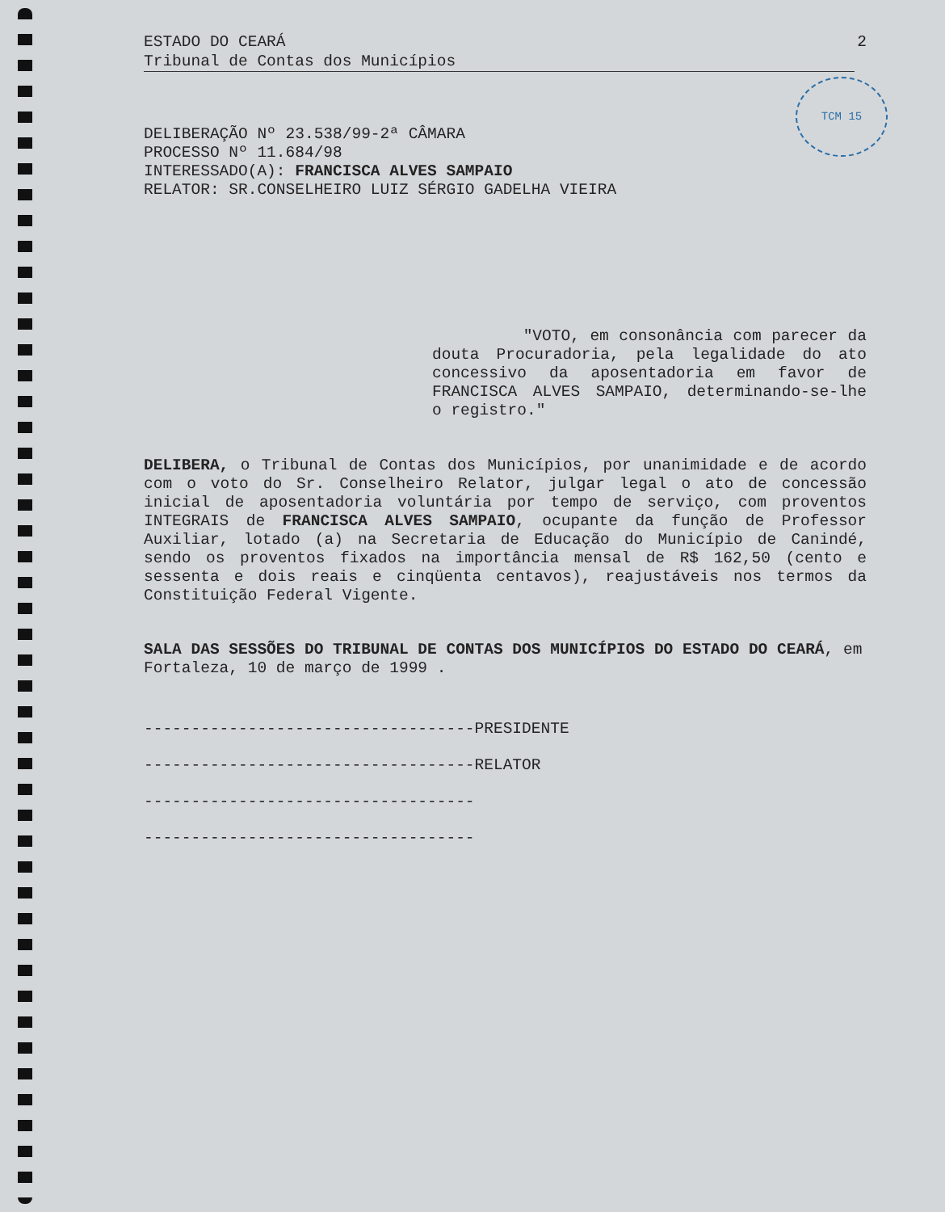TCM 15
ESTADO DO CEARÁ 2
Tribunal de Contas dos Municípios
DELIBERAÇÃO Nº 23.538/99-2ª CÂMARA
PROCESSO Nº 11.684/98
INTERESSADO(A): FRANCISCA ALVES SAMPAIO
RELATOR: SR.CONSELHEIRO LUIZ SÉRGIO GADELHA VIEIRA
"VOTO, em consonância com parecer da douta Procuradoria, pela legalidade do ato concessivo da aposentadoria em favor de FRANCISCA ALVES SAMPAIO, determinando-se-lhe o registro."
DELIBERA, o Tribunal de Contas dos Municípios, por unanimidade e de acordo com o voto do Sr. Conselheiro Relator, julgar legal o ato de concessão inicial de aposentadoria voluntária por tempo de serviço, com proventos INTEGRAIS de FRANCISCA ALVES SAMPAIO, ocupante da função de Professor Auxiliar, lotado (a) na Secretaria de Educação do Município de Canindé, sendo os proventos fixados na importância mensal de R$ 162,50 (cento e sessenta e dois reais e cinqüenta centavos), reajustáveis nos termos da Constituição Federal Vigente.
SALA DAS SESSÕES DO TRIBUNAL DE CONTAS DOS MUNICÍPIOS DO ESTADO DO CEARÁ, em Fortaleza, 10 de março de 1999 .
-----------------------------------PRESIDENTE
-----------------------------------RELATOR
-----------------------------------
-----------------------------------